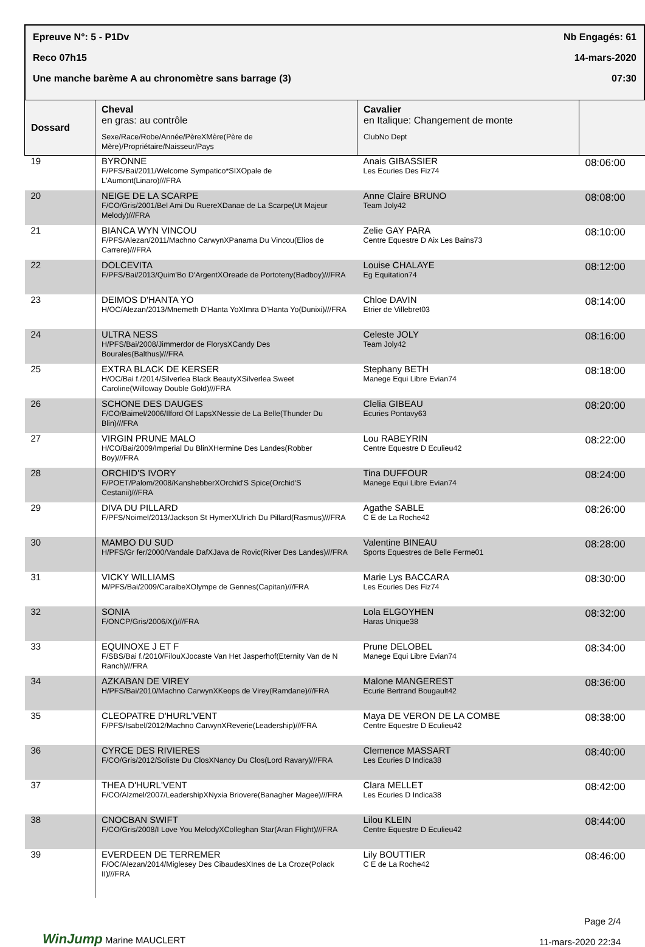Epreuve N°: 5 - P1Dv Nb Engagés: 61
Reco 07h15 14-mars-2020
Une manche barème A au chronomètre sans barrage (3) 07:30
| Dossard | Cheval en gras: au contrôle Sexe/Race/Robe/Année/PèreXMère(Père de Mère)/Propriétaire/Naisseur/Pays | Cavalier en Italique: Changement de monte ClubNo Dept | |
| --- | --- | --- | --- |
| 19 | BYRONNE F/PFS/Bai/2011/Welcome Sympatico*SIXOpale de L'Aumont(Linaro)///FRA | Anais GIBASSIER Les Ecuries Des Fiz74 | 08:06:00 |
| 20 | NEIGE DE LA SCARPE F/CO/Gris/2001/Bel Ami Du RuereXDanae de La Scarpe(Ut Majeur Melody)///FRA | Anne Claire BRUNO Team Joly42 | 08:08:00 |
| 21 | BIANCA WYN VINCOU F/PFS/Alezan/2011/Machno CarwynXPanama Du Vincou(Elios de Carrere)///FRA | Zelie GAY PARA Centre Equestre D Aix Les Bains73 | 08:10:00 |
| 22 | DOLCEVITA F/PFS/Bai/2013/Quim'Bo D'ArgentXOreade de Portoteny(Badboy)///FRA | Louise CHALAYE Eg Equitation74 | 08:12:00 |
| 23 | DEIMOS D'HANTA YO H/OC/Alezan/2013/Mnemeth D'Hanta YoXImra D'Hanta Yo(Dunixi)///FRA | Chloe DAVIN Etrier de Villebret03 | 08:14:00 |
| 24 | ULTRA NESS H/PFS/Bai/2008/Jimmerdor de FlorysXCandy Des Bourales(Balthus)///FRA | Celeste JOLY Team Joly42 | 08:16:00 |
| 25 | EXTRA BLACK DE KERSER H/OC/Bai f./2014/Silverlea Black BeautyXSilverlea Sweet Caroline(Willoway Double Gold)///FRA | Stephany BETH Manege Equi Libre Evian74 | 08:18:00 |
| 26 | SCHONE DES DAUGES F/CO/Baimel/2006/Ilford Of LapsXNessie de La Belle(Thunder Du Blin)///FRA | Clelia GIBEAU Ecuries Pontavy63 | 08:20:00 |
| 27 | VIRGIN PRUNE MALO H/CO/Bai/2009/Imperial Du BlinXHermine Des Landes(Robber Boy)///FRA | Lou RABEYRIN Centre Equestre D Eculieu42 | 08:22:00 |
| 28 | ORCHID'S IVORY F/POET/Palom/2008/KanshebberXOrchid'S Spice(Orchid'S Cestanii)///FRA | Tina DUFFOUR Manege Equi Libre Evian74 | 08:24:00 |
| 29 | DIVA DU PILLARD F/PFS/Noimel/2013/Jackson St HymerXUlrich Du Pillard(Rasmus)///FRA | Agathe SABLE C E de La Roche42 | 08:26:00 |
| 30 | MAMBO DU SUD H/PFS/Gr fer/2000/Vandale DafXJava de Rovic(River Des Landes)///FRA | Valentine BINEAU Sports Equestres de Belle Ferme01 | 08:28:00 |
| 31 | VICKY WILLIAMS M/PFS/Bai/2009/CaraibeXOlympe de Gennes(Capitan)///FRA | Marie Lys BACCARA Les Ecuries Des Fiz74 | 08:30:00 |
| 32 | SONIA F/ONCP/Gris/2006/X()///FRA | Lola ELGOYHEN Haras Unique38 | 08:32:00 |
| 33 | EQUINOXE J ET F F/SBS/Bai f./2010/FilouXJocaste Van Het Jasperhof(Eternity Van de N Ranch)///FRA | Prune DELOBEL Manege Equi Libre Evian74 | 08:34:00 |
| 34 | AZKABAN DE VIREY H/PFS/Bai/2010/Machno CarwynXKeops de Virey(Ramdane)///FRA | Malone MANGEREST Ecurie Bertrand Bougault42 | 08:36:00 |
| 35 | CLEOPATRE D'HURL'VENT F/PFS/Isabel/2012/Machno CarwynXReverie(Leadership)///FRA | Maya DE VERON DE LA COMBE Centre Equestre D Eculieu42 | 08:38:00 |
| 36 | CYRCE DES RIVIERES F/CO/Gris/2012/Soliste Du ClosXNancy Du Clos(Lord Ravary)///FRA | Clemence MASSART Les Ecuries D Indica38 | 08:40:00 |
| 37 | THEA D'HURL'VENT F/CO/Alzmel/2007/LeadershipXNyxia Briovere(Banagher Magee)///FRA | Clara MELLET Les Ecuries D Indica38 | 08:42:00 |
| 38 | CNOCBAN SWIFT F/CO/Gris/2008/I Love You MelodyXColleghan Star(Aran Flight)///FRA | Lilou KLEIN Centre Equestre D Eculieu42 | 08:44:00 |
| 39 | EVERDEEN DE TERREMER F/OC/Alezan/2014/Miglesey Des CibaudesXInes de La Croze(Polack II)///FRA | Lily BOUTTIER C E de La Roche42 | 08:46:00 |
WinJump Marine MAUCLERT
Page 2/4
11-mars-2020 22:34